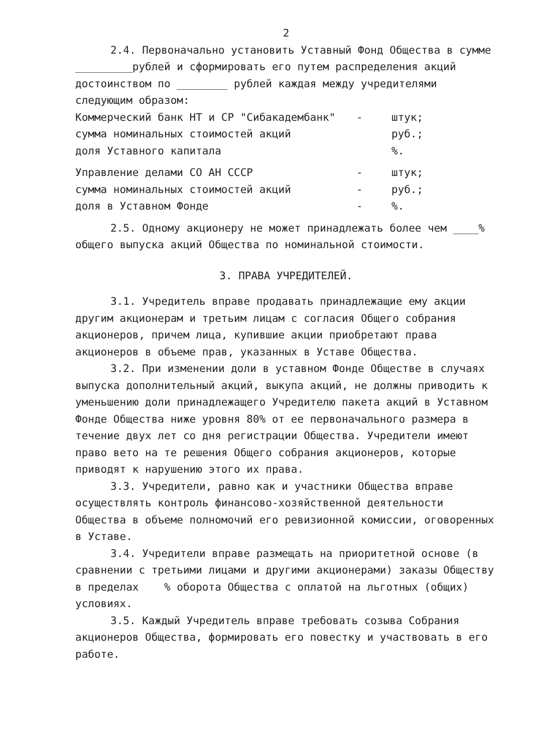2
2.4. Первоначально установить Уставный Фонд Общества в сумме _________рублей и сформировать его путем распределения акций достоинством по ________ рублей каждая между учредителями следующим образом:
Коммерческий банк НТ и СР "Сибакадембанк" - штук;
сумма номинальных стоимостей акций руб.;
доля Уставного капитала %.
Управление делами СО АН СССР - штук;
сумма номинальных стоимостей акций - руб.;
доля в Уставном Фонде -%.
2.5. Одному акционеру не может принадлежать более чем ____% общего выпуска акций Общества по номинальной стоимости.
3. ПРАВА УЧРЕДИТЕЛЕЙ.
3.1. Учредитель вправе продавать принадлежащие ему акции другим акционерам и третьим лицам с согласия Общего собрания акционеров, причем лица, купившие акции приобретают права акционеров в объеме прав, указанных в Уставе Общества.
3.2. При изменении доли в уставном Фонде Обществе в случаях выпуска дополнительный акций, выкупа акций, не должны приводить к уменьшению доли принадлежащего Учредителю пакета акций в Уставном Фонде Общества ниже уровня 80% от ее первоначального размера в течение двух лет со дня регистрации Общества. Учредители имеют право вето на те решения Общего собрания акционеров, которые приводят к нарушению этого их права.
3.3. Учредители, равно как и участники Общества вправе осуществлять контроль финансово-хозяйственной деятельности Общества в объеме полномочий его ревизионной комиссии, оговоренных в Уставе.
3.4. Учредители вправе размещать на приоритетной основе (в сравнении с третьими лицами и другими акционерами) заказы Обществу в пределах % оборота Общества с оплатой на льготных (общих) условиях.
3.5. Каждый Учредитель вправе требовать созыва Собрания акционеров Общества, формировать его повестку и участвовать в его работе.